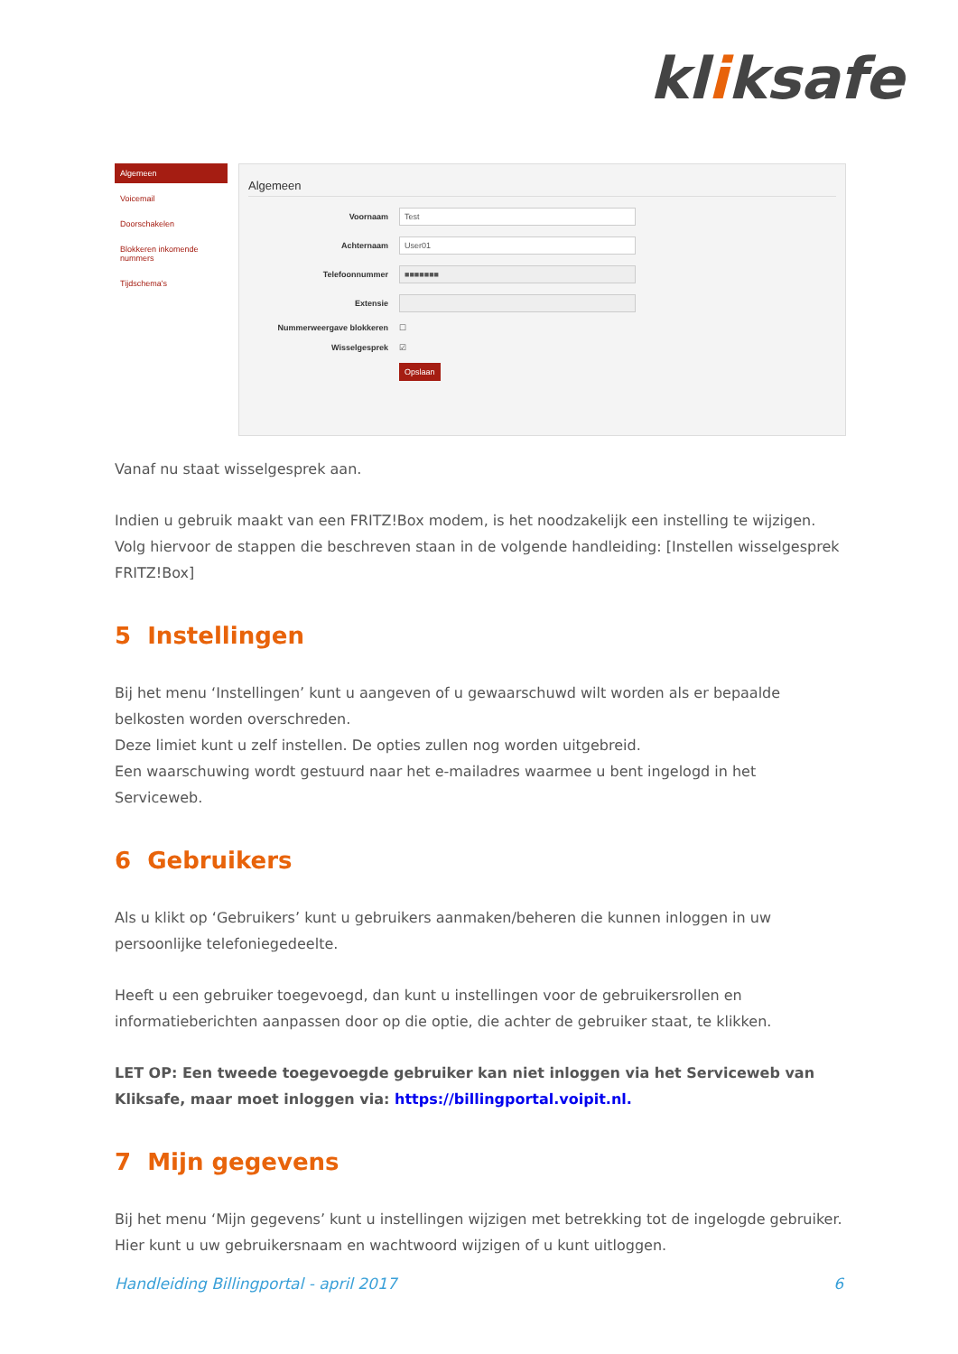kliksafe
Algemeen
Voicemail
Doorschakelen
Blokkeren inkomende nummers
Tijdschema's
Algemeen
Voornaam
Test
Achternaam
User01
Telefoonnummer
■■■■■■■
Extensie
Nummerweergave blokkeren ☐
Wisselgesprek ☑
Opslaan
Vanaf nu staat wisselgesprek aan.
Indien u gebruik maakt van een FRITZ!Box modem, is het noodzakelijk een instelling te wijzigen. Volg hiervoor de stappen die beschreven staan in de volgende handleiding: [Instellen wisselgesprek FRITZ!Box]
5 Instellingen
Bij het menu ‘Instellingen’ kunt u aangeven of u gewaarschuwd wilt worden als er bepaalde belkosten worden overschreden.
Deze limiet kunt u zelf instellen. De opties zullen nog worden uitgebreid.
Een waarschuwing wordt gestuurd naar het e-mailadres waarmee u bent ingelogd in het Serviceweb.
6 Gebruikers
Als u klikt op ‘Gebruikers’ kunt u gebruikers aanmaken/beheren die kunnen inloggen in uw persoonlijke telefoniegedeelte.
Heeft u een gebruiker toegevoegd, dan kunt u instellingen voor de gebruikersrollen en informatieberichten aanpassen door op die optie, die achter de gebruiker staat, te klikken.
LET OP: Een tweede toegevoegde gebruiker kan niet inloggen via het Serviceweb van Kliksafe, maar moet inloggen via: https://billingportal.voipit.nl.
7 Mijn gegevens
Bij het menu ‘Mijn gegevens’ kunt u instellingen wijzigen met betrekking tot de ingelogde gebruiker.
Hier kunt u uw gebruikersnaam en wachtwoord wijzigen of u kunt uitloggen.
Handleiding Billingportal - april 2017 6